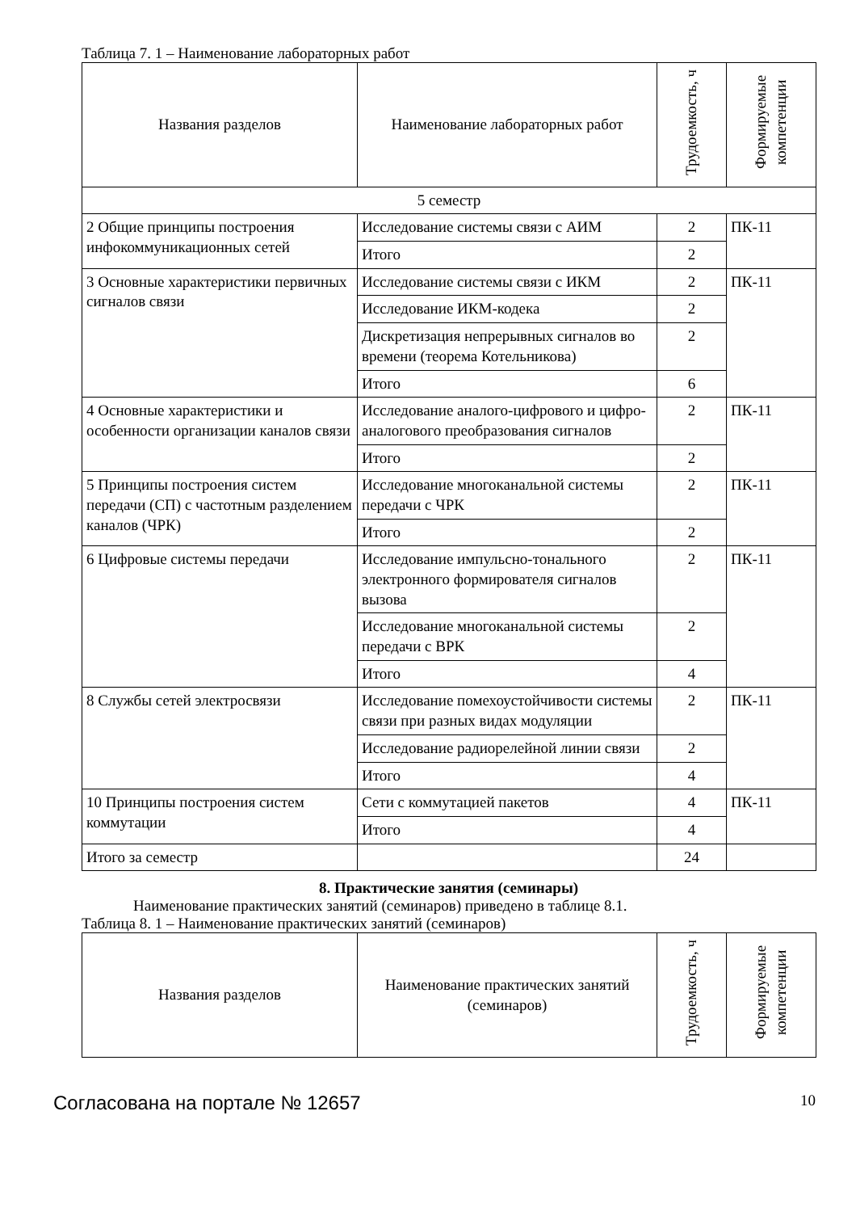Таблица 7. 1 – Наименование лабораторных работ
| Названия разделов | Наименование лабораторных работ | Трудоемкость, ч | Формируемые компетенции |
| --- | --- | --- | --- |
| 5 семестр | | | |
| 2 Общие принципы построения инфокоммуникационных сетей | Исследование системы связи с АИМ | 2 | ПК-11 |
| | Итого | 2 | |
| 3 Основные характеристики первичных сигналов связи | Исследование системы связи с ИКМ | 2 | ПК-11 |
| | Исследование ИКМ-кодека | 2 | |
| | Дискретизация непрерывных сигналов во времени (теорема Котельникова) | 2 | |
| | Итого | 6 | |
| 4 Основные характеристики и особенности организации каналов связи | Исследование аналого-цифрового и цифро-аналогового преобразования сигналов | 2 | ПК-11 |
| | Итого | 2 | |
| 5 Принципы построения систем передачи (СП) с частотным разделением каналов (ЧРК) | Исследование многоканальной системы передачи с ЧРК | 2 | ПК-11 |
| | Итого | 2 | |
| 6 Цифровые системы передачи | Исследование импульсно-тонального электронного формирователя сигналов вызова | 2 | ПК-11 |
| | Исследование многоканальной системы передачи с ВРК | 2 | |
| | Итого | 4 | |
| 8 Службы сетей электросвязи | Исследование помехоустойчивости системы связи при разных видах модуляции | 2 | ПК-11 |
| | Исследование радиорелейной линии связи | 2 | |
| | Итого | 4 | |
| 10 Принципы построения систем коммутации | Сети с коммутацией пакетов | 4 | ПК-11 |
| | Итого | 4 | |
| Итого за семестр | | 24 | |
8. Практические занятия (семинары)
Наименование практических занятий (семинаров) приведено в таблице 8.1.
Таблица 8. 1 – Наименование практических занятий (семинаров)
| Названия разделов | Наименование практических занятий (семинаров) | Трудоемкость, ч | Формируемые компетенции |
| --- | --- | --- | --- |
Согласована на портале № 12657 10